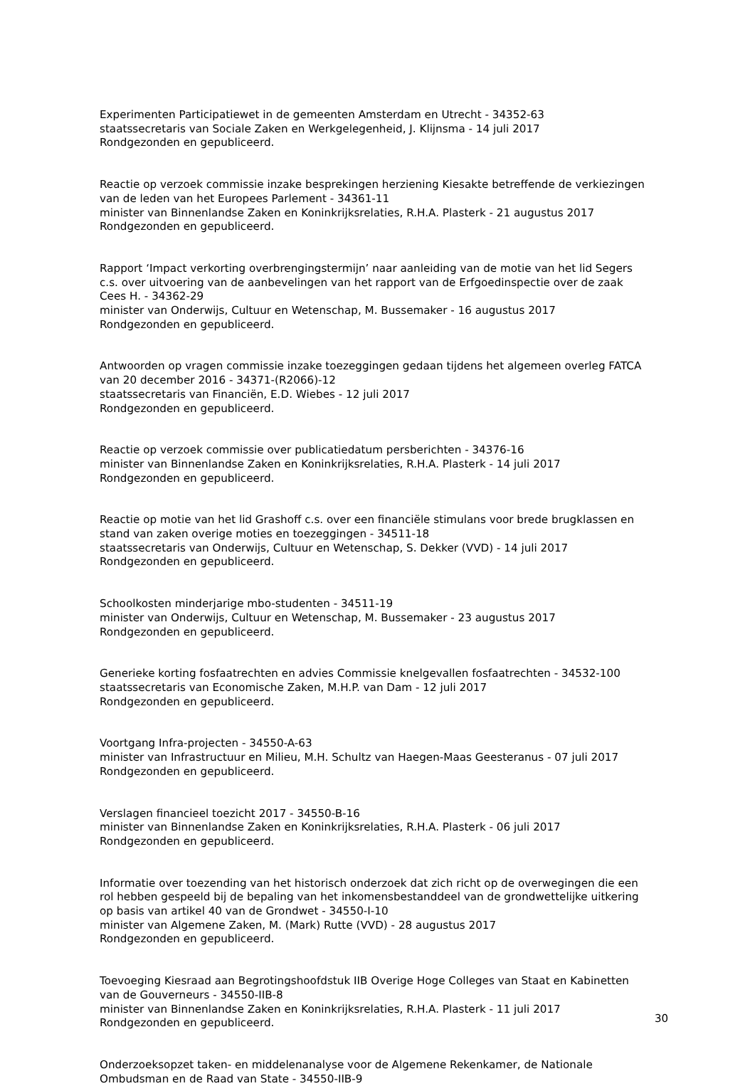Experimenten Participatiewet in de gemeenten Amsterdam en Utrecht - 34352-63
staatssecretaris van Sociale Zaken en Werkgelegenheid, J. Klijnsma - 14 juli 2017
Rondgezonden en gepubliceerd.
Reactie op verzoek commissie inzake besprekingen herziening Kiesakte betreffende de verkiezingen van de leden van het Europees Parlement - 34361-11
minister van Binnenlandse Zaken en Koninkrijksrelaties, R.H.A. Plasterk - 21 augustus 2017
Rondgezonden en gepubliceerd.
Rapport ‘Impact verkorting overbrengingstermijn’ naar aanleiding van de motie van het lid Segers c.s. over uitvoering van de aanbevelingen van het rapport van de Erfgoedinspectie over de zaak Cees H. - 34362-29
minister van Onderwijs, Cultuur en Wetenschap, M. Bussemaker - 16 augustus 2017
Rondgezonden en gepubliceerd.
Antwoorden op vragen commissie inzake toezeggingen gedaan tijdens het algemeen overleg FATCA van 20 december 2016 - 34371-(R2066)-12
staatssecretaris van Financiën, E.D. Wiebes - 12 juli 2017
Rondgezonden en gepubliceerd.
Reactie op verzoek commissie over publicatiedatum persberichten - 34376-16
minister van Binnenlandse Zaken en Koninkrijksrelaties, R.H.A. Plasterk - 14 juli 2017
Rondgezonden en gepubliceerd.
Reactie op motie van het lid Grashoff c.s. over een financiële stimulans voor brede brugklassen en stand van zaken overige moties en toezeggingen - 34511-18
staatssecretaris van Onderwijs, Cultuur en Wetenschap, S. Dekker (VVD) - 14 juli 2017
Rondgezonden en gepubliceerd.
Schoolkosten minderjarige mbo-studenten - 34511-19
minister van Onderwijs, Cultuur en Wetenschap, M. Bussemaker - 23 augustus 2017
Rondgezonden en gepubliceerd.
Generieke korting fosfaatrechten en advies Commissie knelgevallen fosfaatrechten - 34532-100
staatssecretaris van Economische Zaken, M.H.P. van Dam - 12 juli 2017
Rondgezonden en gepubliceerd.
Voortgang Infra-projecten - 34550-A-63
minister van Infrastructuur en Milieu, M.H. Schultz van Haegen-Maas Geesteranus - 07 juli 2017
Rondgezonden en gepubliceerd.
Verslagen financieel toezicht 2017 - 34550-B-16
minister van Binnenlandse Zaken en Koninkrijksrelaties, R.H.A. Plasterk - 06 juli 2017
Rondgezonden en gepubliceerd.
Informatie over toezending van het historisch onderzoek dat zich richt op de overwegingen die een rol hebben gespeeld bij de bepaling van het inkomensbestanddeel van de grondwettelijke uitkering op basis van artikel 40 van de Grondwet - 34550-I-10
minister van Algemene Zaken, M. (Mark) Rutte (VVD) - 28 augustus 2017
Rondgezonden en gepubliceerd.
Toevoeging Kiesraad aan Begrotingshoofdstuk IIB Overige Hoge Colleges van Staat en Kabinetten van de Gouverneurs - 34550-IIB-8
minister van Binnenlandse Zaken en Koninkrijksrelaties, R.H.A. Plasterk - 11 juli 2017
Rondgezonden en gepubliceerd.
Onderzoeksopzet taken- en middelenanalyse voor de Algemene Rekenkamer, de Nationale Ombudsman en de Raad van State - 34550-IIB-9
30